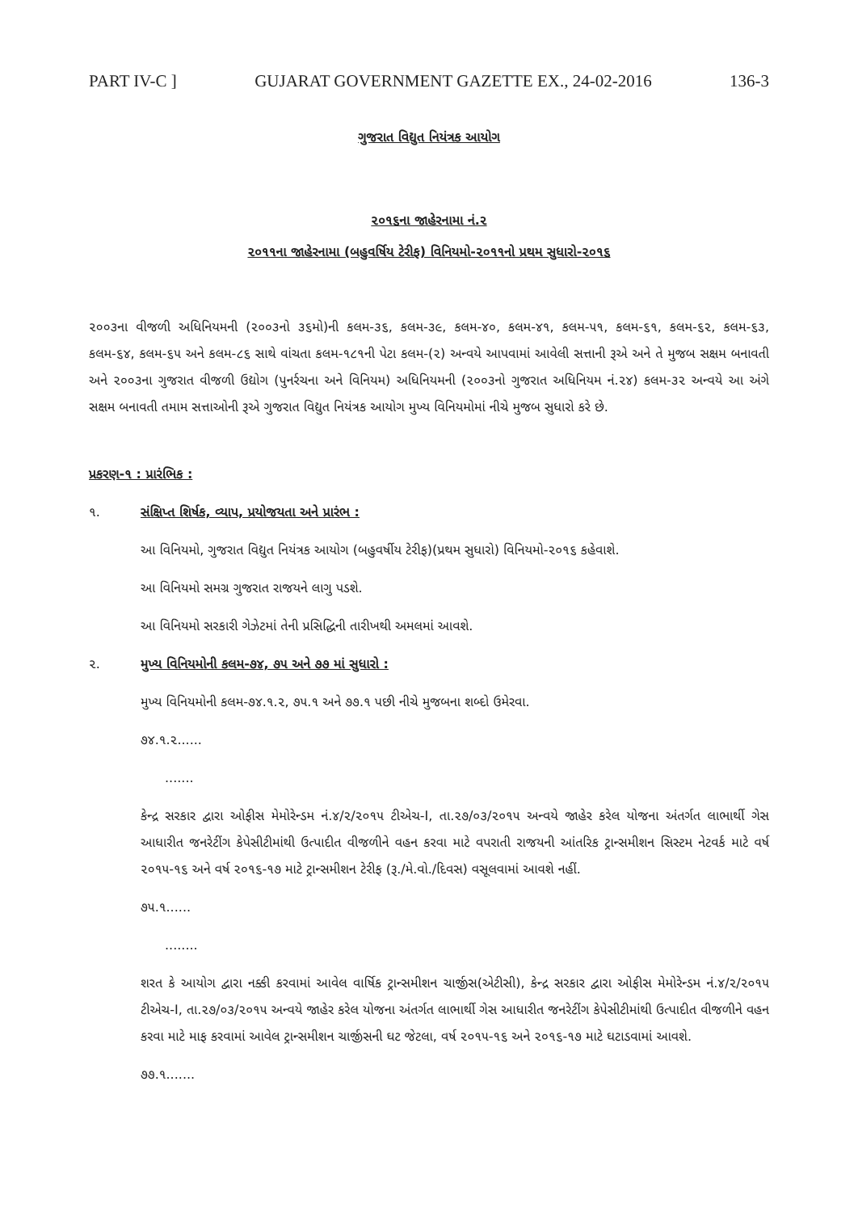PART IV-C ] GUJARAT GOVERNMENT GAZETTE EX., 24-02-2016 136-3
ગુજરાત વિદ્યુત નિયંત્રક આયોગ
૨૦૧૬ના જાહેરનામા નં.૨
૨૦૧૧ના જાહેરનામા (બહુવર્ષિય ટેરીફ) વિનિયમો-૨૦૧૧નો પ્રથમ સુધારો-૨૦૧૬
૨૦૦૩ના વીજળી અધિનિયમની (૨૦૦૩નો ૩૬મો)ની કલમ-૩૬, કલમ-૩૯, કલમ-૪૦, કલમ-૪૧, કલમ-૫૧, કલમ-૬૧, કલમ-૬૨, કલમ-૬૩, કલમ-૬૪, કલમ-૬૫ અને કલમ-૮૬ સાથે વાંચતા કલમ-૧૮૧ની પેટા કલમ-(૨) અન્વયે આપવામાં આવેલી સત્તાની રૂએ અને તે મુજબ સક્ષમ બનાવતી અને ૨૦૦૩ના ગુજરાત વીજળી ઉદ્યોગ (પુનર્રચના અને વિનિયમ) અધિનિયમની (૨૦૦૩નો ગુજરાત અધિનિયમ નં.૨૪) કલમ-૩૨ અન્વયે આ અંગે સક્ષમ બનાવતી તમામ સત્તાઓની રૂએ ગુજરાત વિદ્યુત નિયંત્રક આયોગ મુખ્ય વિનિયમોમાં નીચે મુજબ સુધારો કરે છે.
પ્રકરણ-૧ : પ્રારંભિક :
૧. સંક્ષિપ્ત શિર્ષક, વ્યાપ, પ્રયોજયતા અને પ્રારંભ :
આ વિનિયમો, ગુજરાત વિદ્યુત નિયંત્રક આયોગ (બહુવર્ષીય ટેરીફ)(પ્રથમ સુધારો) વિનિયમો-૨૦૧૬ કહેવાશે.
આ વિનિયમો સમગ્ર ગુજરાત રાજયને લાગુ પડશે.
આ વિનિયમો સરકારી ગેઝેટમાં તેની પ્રસિદ્ધિની તારીખથી અમલમાં આવશે.
૨. મુખ્ય વિનિયમોની કલમ-૭૪, ૭૫ અને ૭૭ માં સુધારો :
મુખ્ય વિનિયમોની કલમ-૭૪.૧.૨, ૭૫.૧ અને ૭૭.૧ પછી નીચે મુજબના શબ્દો ઉમેરવા.
૭૪.૧.૨......
.......
કેન્દ્ર સરકાર દ્વારા ઓફીસ મેમોરેન્ડમ નં.૪/૨/૨૦૧૫ ટીએચ-I, તા.૨૭/૦૩/૨૦૧૫ અન્વયે જાહેર કરેલ યોજના અંતર્ગત લાભાર્થી ગેસ આધારીત જનરેટીંગ કેપેસીટીમાંથી ઉત્પાદીત વીજળીને વહન કરવા માટે વપરાતી રાજયની આંતરિક ટ્રાન્સમીશન સિસ્ટમ નેટવર્ક માટે વર્ષ ૨૦૧૫-૧૬ અને વર્ષ ૨૦૧૬-૧૭ માટે ટ્રાન્સમીશન ટેરીફ (રૂ./મે.વો./દિવસ) વસૂલવામાં આવશે નહીં.
૭૫.૧......
........
શરત કે આયોગ દ્વારા નક્કી કરવામાં આવેલ વાર્ષિક ટ્રાન્સમીશન ચાર્જીસ(એટીસી), કેન્દ્ર સરકાર દ્વારા ઓફીસ મેમોરેન્ડમ નં.૪/૨/૨૦૧૫ ટીએચ-I, તા.૨૭/૦૩/૨૦૧૫ અન્વયે જાહેર કરેલ યોજના અંતર્ગત લાભાર્થી ગેસ આધારીત જનરેટીંગ કેપેસીટીમાંથી ઉત્પાદીત વીજળીને વહન કરવા માટે માફ કરવામાં આવેલ ટ્રાન્સમીશન ચાર્જીસની ઘટ જેટલા, વર્ષ ૨૦૧૫-૧૬ અને ૨૦૧૬-૧૭ માટે ઘટાડવામાં આવશે.
૭૭.૧.......